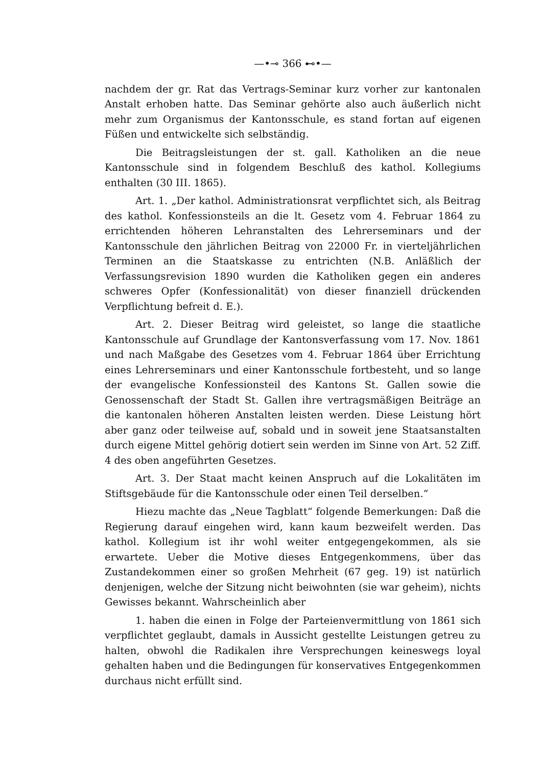—•⊸ 366 ⊷•—
nachdem der gr. Rat das Vertrags-Seminar kurz vorher zur kantonalen Anstalt erhoben hatte. Das Seminar gehörte also auch äußerlich nicht mehr zum Organismus der Kantonsschule, es stand fortan auf eigenen Füßen und entwickelte sich selbständig.
Die Beitragsleistungen der st. gall. Katholiken an die neue Kantonsschule sind in folgendem Beschluß des kathol. Kollegiums enthalten (30 III. 1865).
Art. 1. „Der kathol. Administrationsrat verpflichtet sich, als Beitrag des kathol. Konfessionsteils an die lt. Gesetz vom 4. Februar 1864 zu errichtenden höheren Lehranstalten des Lehrerseminars und der Kantonsschule den jährlichen Beitrag von 22000 Fr. in vierteljährlichen Terminen an die Staatskasse zu entrichten (N.B. Anläßlich der Verfassungsrevision 1890 wurden die Katholiken gegen ein anderes schweres Opfer (Konfessionalität) von dieser finanziell drückenden Verpflichtung befreit d. E.).
Art. 2. Dieser Beitrag wird geleistet, so lange die staatliche Kantonsschule auf Grundlage der Kantonsverfassung vom 17. Nov. 1861 und nach Maßgabe des Gesetzes vom 4. Februar 1864 über Errichtung eines Lehrerseminars und einer Kantonsschule fortbesteht, und so lange der evangelische Konfessionsteil des Kantons St. Gallen sowie die Genossenschaft der Stadt St. Gallen ihre vertragsmäßigen Beiträge an die kantonalen höheren Anstalten leisten werden. Diese Leistung hört aber ganz oder teilweise auf, sobald und in soweit jene Staatsanstalten durch eigene Mittel gehörig dotiert sein werden im Sinne von Art. 52 Ziff. 4 des oben angeführten Gesetzes.
Art. 3. Der Staat macht keinen Anspruch auf die Lokalitäten im Stiftsgebäude für die Kantonsschule oder einen Teil derselben.“
Hiezu machte das „Neue Tagblatt“ folgende Bemerkungen: Daß die Regierung darauf eingehen wird, kann kaum bezweifelt werden. Das kathol. Kollegium ist ihr wohl weiter entgegengekommen, als sie erwartete. Ueber die Motive dieses Entgegenkommens, über das Zustandekommen einer so großen Mehrheit (67 geg. 19) ist natürlich denjenigen, welche der Sitzung nicht beiwohnten (sie war geheim), nichts Gewisses bekannt. Wahrscheinlich aber
1. haben die einen in Folge der Parteienvermittlung von 1861 sich verpflichtet geglaubt, damals in Aussicht gestellte Leistungen getreu zu halten, obwohl die Radikalen ihre Versprechungen keineswegs loyal gehalten haben und die Bedingungen für konservatives Entgegenkommen durchaus nicht erfüllt sind.